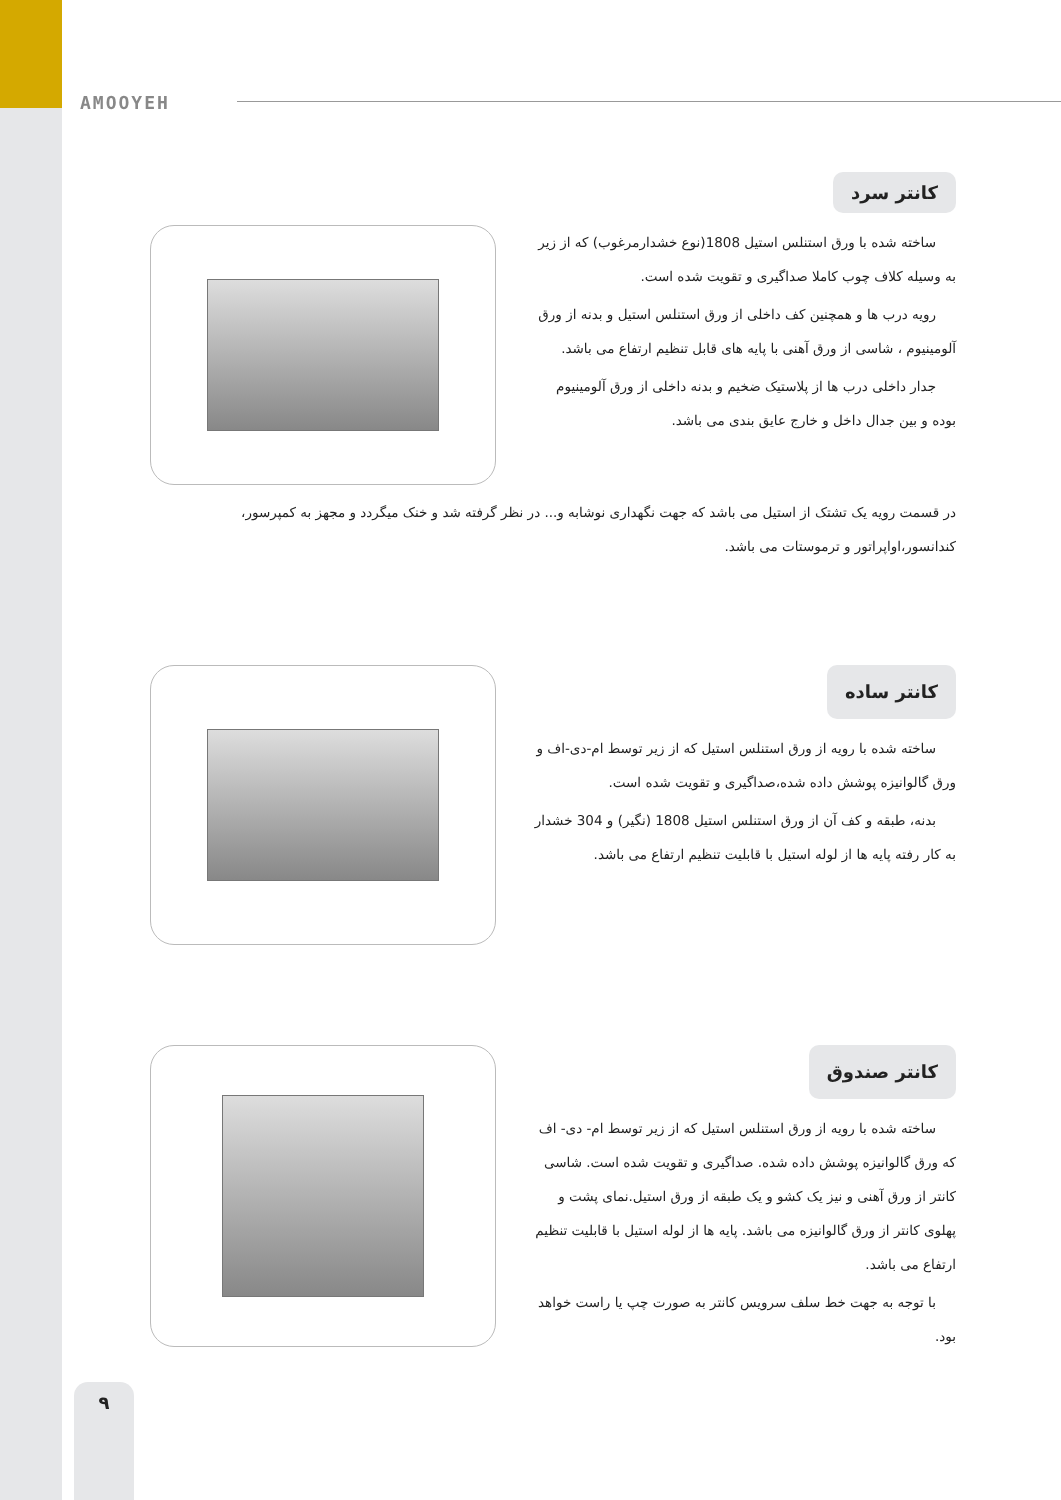AMOOYEH
کانتر سرد
ساخته شده با ورق استنلس استیل 1808(نوع خشدارمرغوب) که از زیر به وسیله کلاف چوب کاملا صداگیری و تقویت شده است.
رویه درب ها و همچنین کف داخلی از ورق استنلس استیل و بدنه از ورق آلومینیوم ، شاسی از ورق آهنی با پایه های قابل تنظیم ارتفاع می باشد.
جدار داخلی درب ها از پلاستیک ضخیم و بدنه داخلی از ورق آلومینیوم بوده و بین جدال داخل و خارج عایق بندی می باشد.
در قسمت رویه یک تشتک از استیل می باشد که جهت نگهداری نوشابه و... در نظر گرفته شد و خنک میگردد و مجهز به کمپرسور، کندانسور،اواپراتور و ترموستات می باشد.
کانتر ساده
ساخته شده با رویه از ورق استنلس استیل که از زیر توسط ام-دی-اف و ورق گالوانیزه پوشش داده شده،صداگیری و تقویت شده است.
بدنه، طبقه و کف آن از ورق استنلس استیل 1808 (نگیر) و 304 خشدار به کار رفته پایه ها از لوله استیل با قابلیت تنظیم ارتفاع می باشد.
کانتر صندوق
ساخته شده با رویه از ورق استنلس استیل که از زیر توسط ام- دی- اف که ورق گالوانیزه پوشش داده شده. صداگیری و تقویت شده است. شاسی کانتر از ورق آهنی و نیز یک کشو و یک طبقه از ورق استیل.نمای پشت و پهلوی کانتر از ورق گالوانیزه می باشد. پایه ها از لوله استیل با قابلیت تنظیم ارتفاع می باشد.
با توجه به جهت خط سلف سرویس کانتر به صورت چپ یا راست خواهد بود.
۹